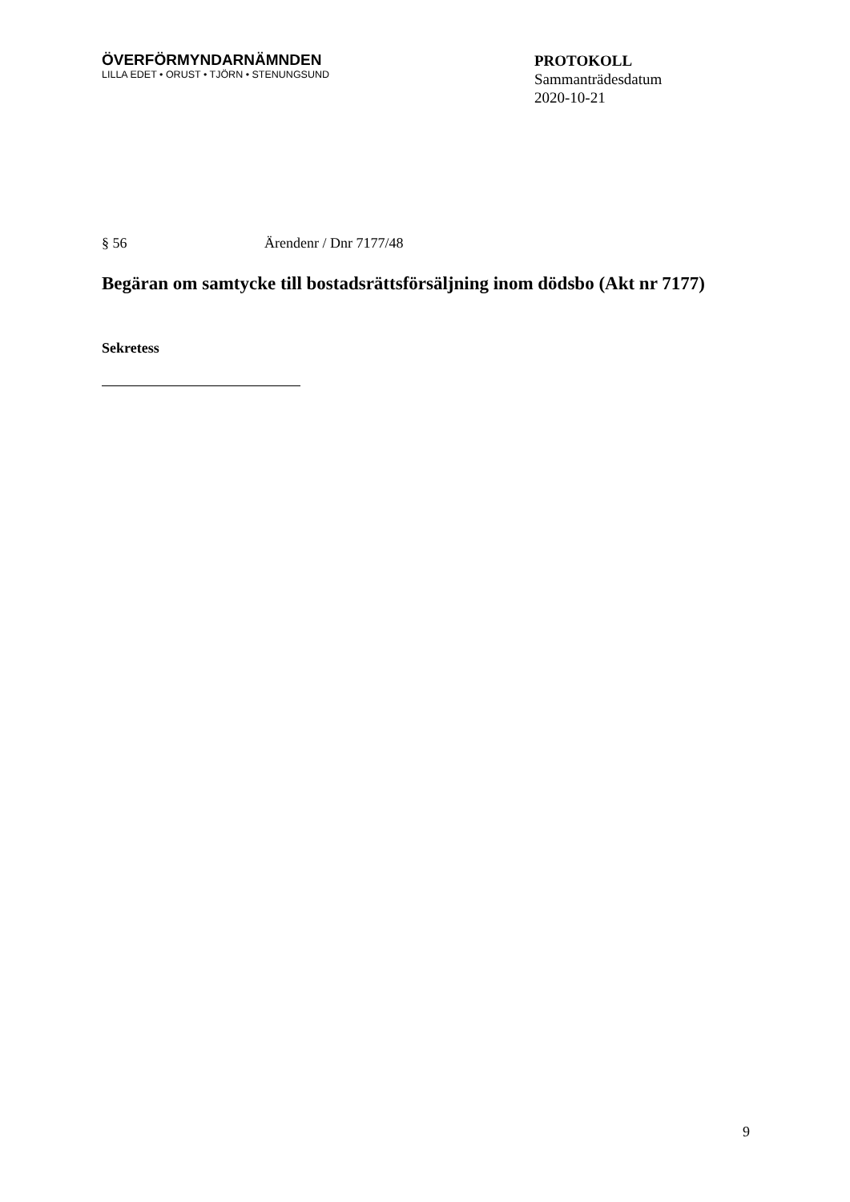ÖVERFÖRMYNDARNÄMNDEN
LILLA EDET • ORUST • TJÖRN • STENUNGSUND
PROTOKOLL
Sammanträdesdatum
2020-10-21
§ 56 Ärendenr / Dnr 7177/48
Begäran om samtycke till bostadsrättsförsäljning inom dödsbo (Akt nr 7177)
Sekretess
9